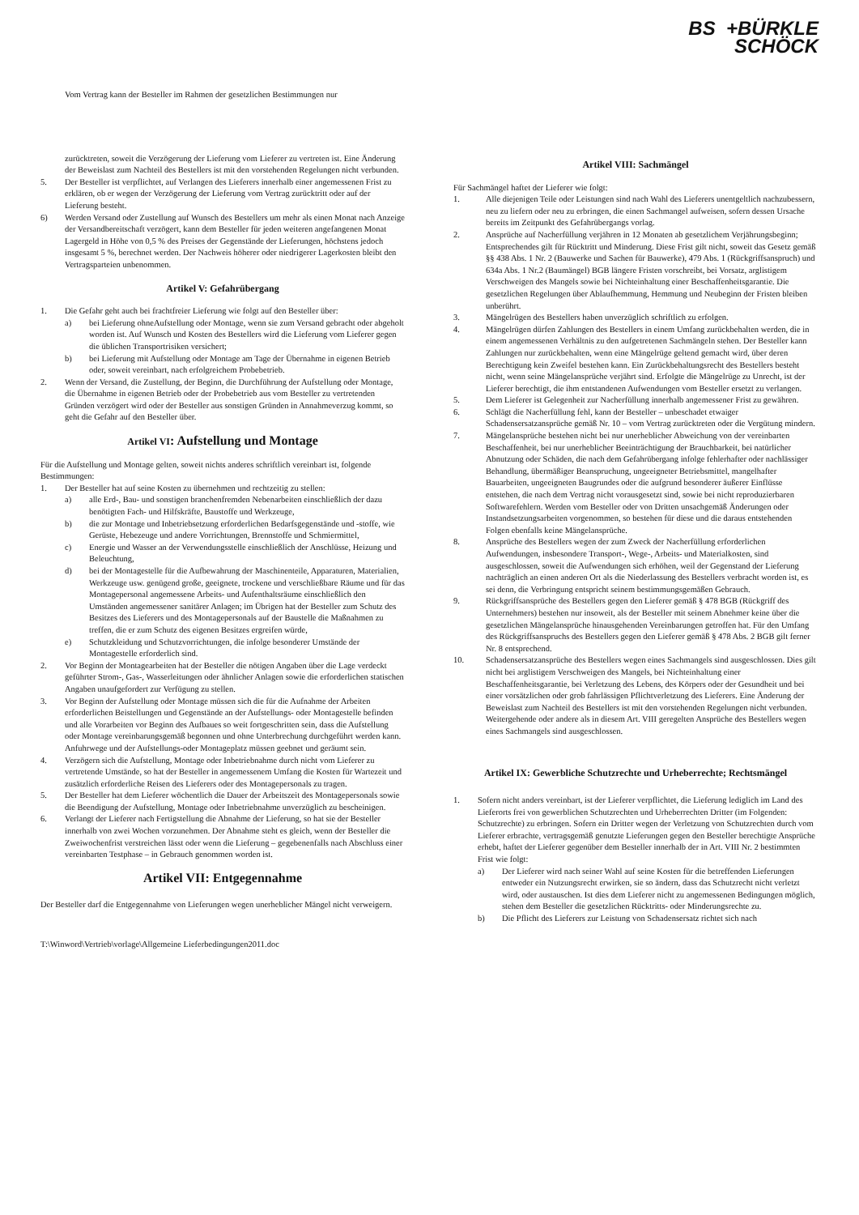BS +BÜRKLE
SCHÖCK
Vom Vertrag kann der Besteller im Rahmen der gesetzlichen Bestimmungen nur
zurücktreten, soweit die Verzögerung der Lieferung vom Lieferer zu vertreten ist. Eine Änderung der Beweislast zum Nachteil des Bestellers ist mit den vorstehenden Regelungen nicht verbunden.
5. Der Besteller ist verpflichtet, auf Verlangen des Lieferers innerhalb einer angemessenen Frist zu erklären, ob er wegen der Verzögerung der Lieferung vom Vertrag zurücktritt oder auf der Lieferung besteht.
6) Werden Versand oder Zustellung auf Wunsch des Bestellers um mehr als einen Monat nach Anzeige der Versandbereitschaft verzögert, kann dem Besteller für jeden weiteren angefangenen Monat Lagergeld in Höhe von 0,5 % des Preises der Gegenstände der Lieferungen, höchstens jedoch insgesamt 5 %, berechnet werden. Der Nachweis höherer oder niedrigerer Lagerkosten bleibt den Vertragsparteien unbenommen.
Artikel V: Gefahrübergang
1. Die Gefahr geht auch bei frachtfreier Lieferung wie folgt auf den Besteller über:
a) bei Lieferung ohneAufstellung oder Montage, wenn sie zum Versand gebracht oder abgeholt worden ist. Auf Wunsch und Kosten des Bestellers wird die Lieferung vom Lieferer gegen die üblichen Transportrisiken versichert;
b) bei Lieferung mit Aufstellung oder Montage am Tage der Übernahme in eigenen Betrieb oder, soweit vereinbart, nach erfolgreichem Probebetrieb.
2. Wenn der Versand, die Zustellung, der Beginn, die Durchführung der Aufstellung oder Montage, die Übernahme in eigenen Betrieb oder der Probebetrieb aus vom Besteller zu vertretenden Gründen verzögert wird oder der Besteller aus sonstigen Gründen in Annahmeverzug kommt, so geht die Gefahr auf den Besteller über.
Artikel VI: Aufstellung und Montage
Für die Aufstellung und Montage gelten, soweit nichts anderes schriftlich vereinbart ist, folgende Bestimmungen:
1. Der Besteller hat auf seine Kosten zu übernehmen und rechtzeitig zu stellen:
a) alle Erd-, Bau- und sonstigen branchenfremden Nebenarbeiten einschließlich der dazu benötigten Fach- und Hilfskräfte, Baustoffe und Werkzeuge,
b) die zur Montage und Inbetriebsetzung erforderlichen Bedarfsgegenstände und -stoffe, wie Gerüste, Hebezeuge und andere Vorrichtungen, Brennstoffe und Schmiermittel,
c) Energie und Wasser an der Verwendungsstelle einschließlich der Anschlüsse, Heizung und Beleuchtung,
d) bei der Montagestelle für die Aufbewahrung der Maschinenteile, Apparaturen, Materialien, Werkzeuge usw. genügend große, geeignete, trockene und verschließbare Räume und für das Montagepersonal angemessene Arbeits- und Aufenthaltsräume einschließlich den Umständen angemessener sanitärer Anlagen; im Übrigen hat der Besteller zum Schutz des Besitzes des Lieferers und des Montagepersonals auf der Baustelle die Maßnahmen zu treffen, die er zum Schutz des eigenen Besitzes ergreifen würde,
e) Schutzkleidung und Schutzvorrichtungen, die infolge besonderer Umstände der Montagestelle erforderlich sind.
2. Vor Beginn der Montagearbeiten hat der Besteller die nötigen Angaben über die Lage verdeckt geführter Strom-, Gas-, Wasserleitungen oder ähnlicher Anlagen sowie die erforderlichen statischen Angaben unaufgefordert zur Verfügung zu stellen.
3. Vor Beginn der Aufstellung oder Montage müssen sich die für die Aufnahme der Arbeiten erforderlichen Beistellungen und Gegenstände an der Aufstellungs- oder Montagestelle befinden und alle Vorarbeiten vor Beginn des Aufbaues so weit fortgeschritten sein, dass die Aufstellung oder Montage vereinbarungsgemäß begonnen und ohne Unterbrechung durchgeführt werden kann. Anfuhrwege und der Aufstellungs-oder Montageplatz müssen geebnet und geräumt sein.
4. Verzögern sich die Aufstellung, Montage oder Inbetriebnahme durch nicht vom Lieferer zu vertretende Umstände, so hat der Besteller in angemessenem Umfang die Kosten für Wartezeit und zusätzlich erforderliche Reisen des Lieferers oder des Montagepersonals zu tragen.
5. Der Besteller hat dem Lieferer wöchentlich die Dauer der Arbeitszeit des Montagepersonals sowie die Beendigung der Aufstellung, Montage oder Inbetriebnahme unverzüglich zu bescheinigen.
6. Verlangt der Lieferer nach Fertigstellung die Abnahme der Lieferung, so hat sie der Besteller innerhalb von zwei Wochen vorzunehmen. Der Abnahme steht es gleich, wenn der Besteller die Zweiwochenfrist verstreichen lässt oder wenn die Lieferung – gegebenenfalls nach Abschluss einer vereinbarten Testphase – in Gebrauch genommen worden ist.
Artikel VII: Entgegennahme
Der Besteller darf die Entgegennahme von Lieferungen wegen unerheblicher Mängel nicht verweigern.
T:\Winword\Vertrieb\vorlage\Allgemeine Lieferbedingungen2011.doc
Artikel VIII: Sachmängel
Für Sachmängel haftet der Lieferer wie folgt:
1. Alle diejenigen Teile oder Leistungen sind nach Wahl des Lieferers unentgeltlich nachzubessern, neu zu liefern oder neu zu erbringen, die einen Sachmangel aufweisen, sofern dessen Ursache bereits im Zeitpunkt des Gefahrübergangs vorlag.
2. Ansprüche auf Nacherfüllung verjähren in 12 Monaten ab gesetzlichem Verjährungsbeginn; Entsprechendes gilt für Rücktritt und Minderung. Diese Frist gilt nicht, soweit das Gesetz gemäß §§ 438 Abs. 1 Nr. 2 (Bauwerke und Sachen für Bauwerke), 479 Abs. 1 (Rückgriffsanspruch) und 634a Abs. 1 Nr.2 (Baumängel) BGB längere Fristen vorschreibt, bei Vorsatz, arglistigem Verschweigen des Mangels sowie bei Nichteinhaltung einer Beschaffenheitsgarantie. Die gesetzlichen Regelungen über Ablaufhemmung, Hemmung und Neubeginn der Fristen bleiben unberührt.
3. Mängelrügen des Bestellers haben unverzüglich schriftlich zu erfolgen.
4. Mängelrügen dürfen Zahlungen des Bestellers in einem Umfang zurückbehalten werden, die in einem angemessenen Verhältnis zu den aufgetretenen Sachmängeln stehen. Der Besteller kann Zahlungen nur zurückbehalten, wenn eine Mängelrüge geltend gemacht wird, über deren Berechtigung kein Zweifel bestehen kann. Ein Zurückbehaltungsrecht des Bestellers besteht nicht, wenn seine Mängelansprüche verjährt sind. Erfolgte die Mängelrüge zu Unrecht, ist der Lieferer berechtigt, die ihm entstandenen Aufwendungen vom Besteller ersetzt zu verlangen.
5. Dem Lieferer ist Gelegenheit zur Nacherfüllung innerhalb angemessener Frist zu gewähren.
6. Schlägt die Nacherfüllung fehl, kann der Besteller – unbeschadet etwaiger Schadensersatzansprüche gemäß Nr. 10 – vom Vertrag zurücktreten oder die Vergütung mindern.
7. Mängelansprüche bestehen nicht bei nur unerheblicher Abweichung von der vereinbarten Beschaffenheit, bei nur unerheblicher Beeinträchtigung der Brauchbarkeit, bei natürlicher Abnutzung oder Schäden, die nach dem Gefahrübergang infolge fehlerhafter oder nachlässiger Behandlung, übermäßiger Beanspruchung, ungeeigneter Betriebsmittel, mangelhafter Bauarbeiten, ungeeigneten Baugrundes oder die aufgrund besonderer äußerer Einflüsse entstehen, die nach dem Vertrag nicht vorausgesetzt sind, sowie bei nicht reproduzierbaren Softwarefehlern. Werden vom Besteller oder von Dritten unsachgemäß Änderungen oder Instandsetzungsarbeiten vorgenommen, so bestehen für diese und die daraus entstehenden Folgen ebenfalls keine Mängelansprüche.
8. Ansprüche des Bestellers wegen der zum Zweck der Nacherfüllung erforderlichen Aufwendungen, insbesondere Transport-, Wege-, Arbeits- und Materialkosten, sind ausgeschlossen, soweit die Aufwendungen sich erhöhen, weil der Gegenstand der Lieferung nachträglich an einen anderen Ort als die Niederlassung des Bestellers verbracht worden ist, es sei denn, die Verbringung entspricht seinem bestimmungsgemäßen Gebrauch.
9. Rückgriffsansprüche des Bestellers gegen den Lieferer gemäß § 478 BGB (Rückgriff des Unternehmers) bestehen nur insoweit, als der Besteller mit seinem Abnehmer keine über die gesetzlichen Mängelansprüche hinausgehenden Vereinbarungen getroffen hat. Für den Umfang des Rückgriffsanspruchs des Bestellers gegen den Lieferer gemäß § 478 Abs. 2 BGB gilt ferner Nr. 8 entsprechend.
10. Schadensersatzansprüche des Bestellers wegen eines Sachmangels sind ausgeschlossen. Dies gilt nicht bei arglistigem Verschweigen des Mangels, bei Nichteinhaltung einer Beschaffenheitsgarantie, bei Verletzung des Lebens, des Körpers oder der Gesundheit und bei einer vorsätzlichen oder grob fahrlässigen Pflichtverletzung des Lieferers. Eine Änderung der Beweislast zum Nachteil des Bestellers ist mit den vorstehenden Regelungen nicht verbunden. Weitergehende oder andere als in diesem Art. VIII geregelten Ansprüche des Bestellers wegen eines Sachmangels sind ausgeschlossen.
Artikel IX: Gewerbliche Schutzrechte und Urheberrechte; Rechtsmängel
1. Sofern nicht anders vereinbart, ist der Lieferer verpflichtet, die Lieferung lediglich im Land des Lieferorts frei von gewerblichen Schutzrechten und Urheberrechten Dritter (im Folgenden: Schutzrechte) zu erbringen. Sofern ein Dritter wegen der Verletzung von Schutzrechten durch vom Lieferer erbrachte, vertragsgemäß genutzte Lieferungen gegen den Besteller berechtigte Ansprüche erhebt, haftet der Lieferer gegenüber dem Besteller innerhalb der in Art. VIII Nr. 2 bestimmten Frist wie folgt:
a) Der Lieferer wird nach seiner Wahl auf seine Kosten für die betreffenden Lieferungen entweder ein Nutzungsrecht erwirken, sie so ändern, dass das Schutzrecht nicht verletzt wird, oder austauschen. Ist dies dem Lieferer nicht zu angemessenen Bedingungen möglich, stehen dem Besteller die gesetzlichen Rücktritts- oder Minderungsrechte zu.
b) Die Pflicht des Lieferers zur Leistung von Schadensersatz richtet sich nach